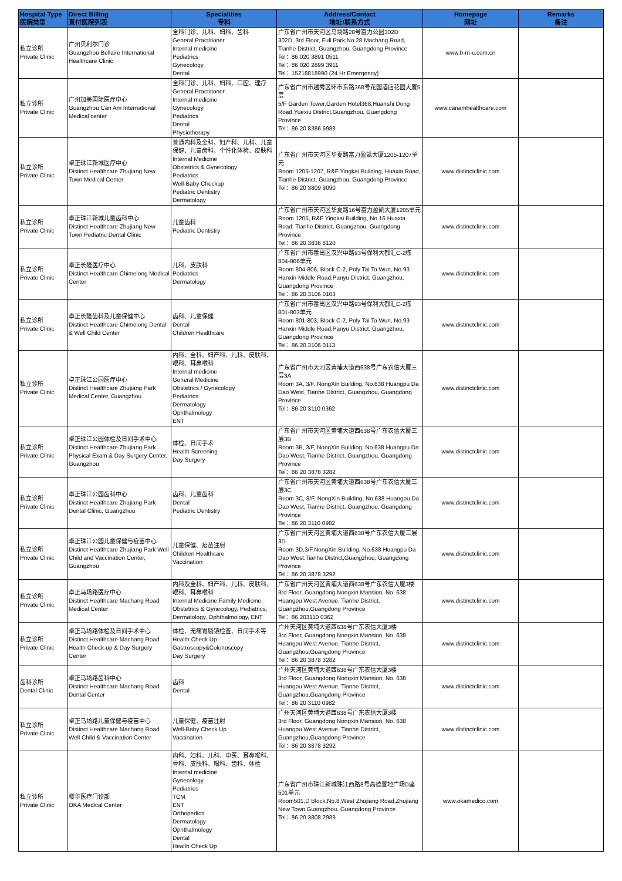| Hospital Type 医院类型 | Direct Billing 直付医院列表 | Specialities 专科 | Address/Contact 地址/联系方式 | Homepage 网址 | Remarks 备注 |
| --- | --- | --- | --- | --- | --- |
| 私立诊所 Private Clinic | 广州贝利尔门诊 Guangzhou Bellaire International Healthcare Clinic | 全科门诊、儿科、妇科、齿科 General Practitioner Internal medicine Pediatrics Gynecology Dental | 广东省广州市天河区马场路28号富力公园302D 302D, 3rd Floor, Fuli Park,No.28 Machang Road, Tianhe District, Guangzhou, Guangdong Province Tel：86 020 3891 0511 Tel：86 020 2899 3911 Tel：15218818990 (24 Hr Emergency) | www.b-m-c.com.cn | |
| 私立诊所 Private Clinic | 广州加美国际医疗中心 Guangzhou Can Am International Medical center | 全科门诊、儿科、妇科、口腔、理疗 General Practitioner Internal medicine Gynecology Pediatrics Dental Physiotherapy | 广东省广州市越秀区环市东路368号花园酒店花园大厦5层 5/F Garden Tower,Garden Hotel368,Huanshi Dong Road,Yuexiu District,Guangzhou, Guangdong Province Tel：86 20 8386 6988 | www.canamhealthcare.com | |
| 私立诊所 Private Clinic | 卓正珠江新城医疗中心 Distinct Healthcare Zhujiang New Town Medical Center | 普通内科及全科、妇产科、儿科、儿童保健、儿童齿科、个性化体检、皮肤科 Internal Medicine Obstetrics & Gynecology Pediatrics Well-Baby Checkup Pediatric Dentistry Dermatology | 广东省广州市天河区华夏路富力盈凯大厦1205-1207单元 Room 1205-1207, R&F Yingkai Building, Huaxia Road, Tianhe District, Guangzhou, Guangdong Province Tel：86 20 3809 9090 | www.distinctclinic.com | |
| 私立诊所 Private Clinic | 卓正珠江新城儿童齿科中心 Distinct Healthcare Zhujiang New Town Pediatric Dental Clinic | 儿童齿科 Pediatric Dentistry | 广东省广州市天河区华夏路16号富力盈凯大厦1205单元 Room 1205, R&F Yingkai Building, No.16 Huaxia Road, Tianhe District, Guangzhou, Guangdong Province Tel：86 20 3836 8120 | www.distinctclinic.com | |
| 私立诊所 Private Clinic | 卓正长隆医疗中心 Distinct Healthcare Chimelong Medical Center | 儿科、皮肤科 Pediatrics Dermatology | 广东省广州市番禺区汉兴中路93号保利大都汇C-2栋804-806单元 Room 804-806, Block C-2, Poly Tai To Wun, No.93 Hanxin Middle Road,Panyu District, Guangzhou, Guangdong Province Tel：86 20 3106 0103 | www.distinctclinic.com | |
| 私立诊所 Private Clinic | 卓正长隆齿科及儿童保健中心 Distinct Healthcare Chimelong Dental & Well Child Center | 齿科、儿童保健 Dental Children Healthcare | 广东省广州市番禺区汉兴中路93号保利大都汇C-2栋801-803单元 Room 801-803, Block C-2, Poly Tai To Wun, No.93 Hanxin Middle Road,Panyu District, Guangzhou, Guangdong Province Tel：86 20 3106 0113 | www.distinctclinic.com | |
| 私立诊所 Private Clinic | 卓正珠江公园医疗中心 Distinct Healthcare Zhujiang Park Medical Center, Guangzhou | 内科、全科、妇产科、儿科、皮肤科、眼科、耳鼻喉科 Internal medicine General Medicine Obstetrics / Gynecology Pediatrics Dermatology Ophthalmology ENT | 广东省广州市天河区黄埔大道西638号广东农信大厦三层3A Room 3A, 3/F, NongXin Building, No.638 Huangpu Da Dao West, Tianhe District, Guangzhou, Guangdong Province Tel：86 20 3110 0362 | www.distinctclinic.com | |
| 私立诊所 Private Clinic | 卓正珠江公园体检及日间手术中心 Distinct Healthcare Zhujiang Park Physical Exam & Day Surgery Center, Guangzhou | 体检、日间手术 Health Screening Day Surgery | 广东省广州市天河区黄埔大道西638号广东农信大厦三层3B Room 3B, 3/F, NongXin Building, No.638 Huangpu Da Dao West, Tianhe District, Guangzhou, Guangdong Province Tel：86 20 3878 3282 | www.distinctclinic.com | |
| 私立诊所 Private Clinic | 卓正珠江公园齿科中心 Distinct Healthcare Zhujiang Park Dental Clinic, Guangzhou | 齿科、儿童齿科 Dental Pediatric Dentistry | 广东省广州市天河区黄埔大道西638号广东农信大厦三层3C Room 3C, 3/F, NongXin Building, No.638 Huangpu Da Dao West, Tianhe District, Guangzhou, Guangdong Province Tel：86 20 3110 0982 | www.distinctclinic.com | |
| 私立诊所 Private Clinic | 卓正珠江公园儿童保健与疫苗中心 Distinct Healthcare Zhujiang Park Well Child and Vaccination Center, Guangzhou | 儿童保健、疫苗注射 Children Healthcare Vaccination | 广东省广州天河区黄埔大道西638号广东农信大厦三层3D Room 3D,3/F,NongXin Building, No.638 Huangpu Da Dao West,Tianhe District,Guangzhou, Guangdong Province Tel：86 20 3878 3292 | www.distinctclinic.com | |
| 私立诊所 Private Clinic | 卓正马场路医疗中心 Distinct Healthcare Machang Road Medical Center | 内科及全科、妇产科、儿科、皮肤科、眼科、耳鼻喉科 Internal Medicine,Family Medicine, Obstetrics & Gynecology, Pediatrics, Dermatology, Ophthalmology, ENT | 广东省广州天河区黄埔大道西638号广东农信大厦3楼 3rd Floor, Guangdong Nongxin Mansion, No. 638 Huangpu West Avenue, Tianhe District, Guangzhou,Guangdong Province Tel：86 203110 0362 | www.distinctclinic.com | |
| 私立诊所 Private Clinic | 卓正马场路体检及日间手术中心 Distinct Healthcare Machang Road Health Check-up & Day Surgery Center | 体检、无痛胃肠镜检查、日间手术等 Health Check Up Gastroscopy&Colonoscopy Day Surgery | 广州天河区黄埔大道西638号广东农信大厦3楼 3rd Floor, Guangdong Nongxin Mansion, No. 638 Huangpu West Avenue, Tianhe District, Guangzhou,Guangdong Province Tel：86 20 3878 3282 | www.distinctclinic.com | |
| 齿科诊所 Dental Clinic | 卓正马场路齿科中心 Distinct Healthcare Machang Road Dental Center | 齿科 Dental | 广州天河区黄埔大道西638号广东农信大厦3楼 3rd Floor, Guangdong Nongxin Mansion, No. 638 Huangpu West Avenue, Tianhe District, Guangzhou,Guangdong Province Tel：86 20 3110 0982 | www.distinctclinic.com | |
| 私立诊所 Private Clinic | 卓正马场路儿童保健与疫苗中心 Distinct Healthcare Machang Road Well Child & Vaccination Center | 儿童保健、疫苗注射 Well-Baby Check Up Vaccination | 广州天河区黄埔大道西638号广东农信大厦3楼 3rd Floor, Guangdong Nongxin Mansion, No. 638 Huangpu West Avenue, Tianhe District, Guangzhou,Guangdong Province Tel：86 20 3878 3292 | www.distinctclinic.com | |
| 私立诊所 Private Clinic | 樱华医疗门诊部 OKA Medical Center | 内科、妇科、儿科、中医、耳鼻喉科、骨科、皮肤科、眼科、齿科、体检 Internal medicine Gynecology Pediatrics TCM ENT Orthopedics Dermatology Ophthalmology Dental Health Check Up | 广东省广州市珠江新城珠江西路8号高德置地广场D座501单元 Room501,D Block,No.8,West Zhujiang Road,Zhujiang New Town,Guangzhou, Guangdong Province Tel：86 20 3808 2989 | www.okamedico.com | |